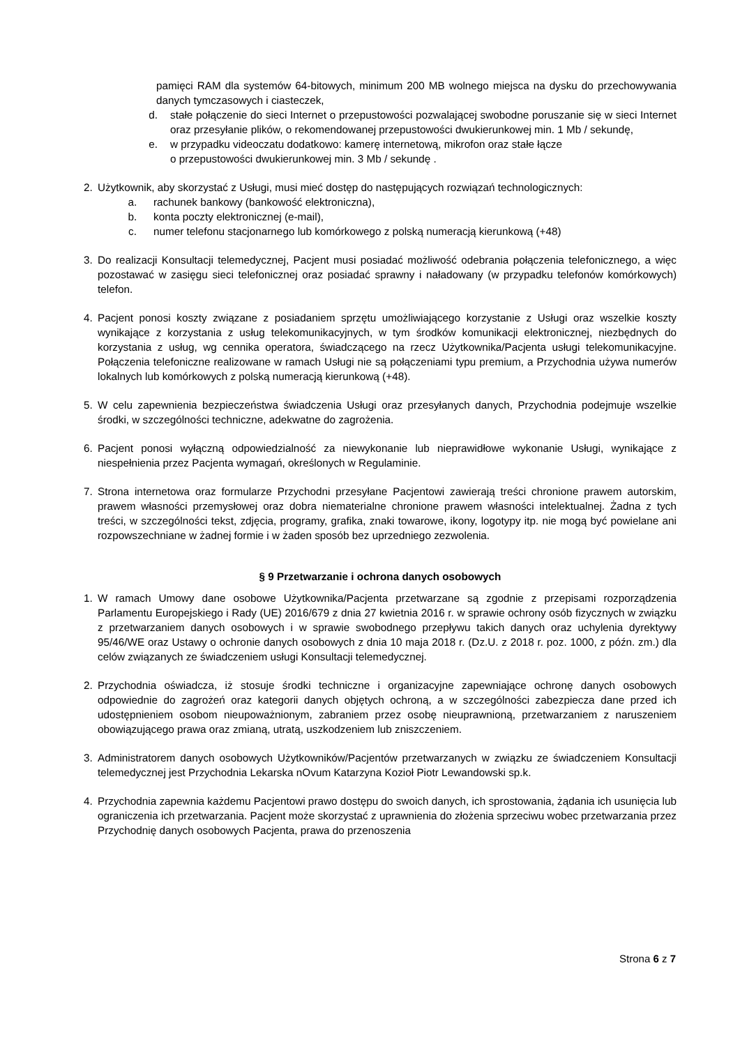pamięci RAM dla systemów 64-bitowych, minimum 200 MB wolnego miejsca na dysku do przechowywania danych tymczasowych i ciasteczek,
d. stałe połączenie do sieci Internet o przepustowości pozwalającej swobodne poruszanie się w sieci Internet oraz przesyłanie plików, o rekomendowanej przepustowości dwukierunkowej min. 1 Mb / sekundę,
e. w przypadku videoczatu dodatkowo: kamerę internetową, mikrofon oraz stałe łącze
o przepustowości dwukierunkowej min. 3 Mb / sekundę .
2. Użytkownik, aby skorzystać z Usługi, musi mieć dostęp do następujących rozwiązań technologicznych:
a. rachunek bankowy (bankowość elektroniczna),
b. konta poczty elektronicznej (e-mail),
c. numer telefonu stacjonarnego lub komórkowego z polską numeracją kierunkową (+48)
3. Do realizacji Konsultacji telemedycznej, Pacjent musi posiadać możliwość odebrania połączenia telefonicznego, a więc pozostawać w zasięgu sieci telefonicznej oraz posiadać sprawny i naładowany (w przypadku telefonów komórkowych) telefon.
4. Pacjent ponosi koszty związane z posiadaniem sprzętu umożliwiającego korzystanie z Usługi oraz wszelkie koszty wynikające z korzystania z usług telekomunikacyjnych, w tym środków komunikacji elektronicznej, niezbędnych do korzystania z usług, wg cennika operatora, świadczącego na rzecz Użytkownika/Pacjenta usługi telekomunikacyjne. Połączenia telefoniczne realizowane w ramach Usługi nie są połączeniami typu premium, a Przychodnia używa numerów lokalnych lub komórkowych z polską numeracją kierunkową (+48).
5. W celu zapewnienia bezpieczeństwa świadczenia Usługi oraz przesyłanych danych, Przychodnia podejmuje wszelkie środki, w szczególności techniczne, adekwatne do zagrożenia.
6. Pacjent ponosi wyłączną odpowiedzialność za niewykonanie lub nieprawidłowe wykonanie Usługi, wynikające z niespełnienia przez Pacjenta wymagań, określonych w Regulaminie.
7. Strona internetowa oraz formularze Przychodni przesyłane Pacjentowi zawierają treści chronione prawem autorskim, prawem własności przemysłowej oraz dobra niematerialne chronione prawem własności intelektualnej. Żadna z tych treści, w szczególności tekst, zdjęcia, programy, grafika, znaki towarowe, ikony, logotypy itp. nie mogą być powielane ani rozpowszechniane w żadnej formie i w żaden sposób bez uprzedniego zezwolenia.
§ 9 Przetwarzanie i ochrona danych osobowych
1. W ramach Umowy dane osobowe Użytkownika/Pacjenta przetwarzane są zgodnie z przepisami rozporządzenia Parlamentu Europejskiego i Rady (UE) 2016/679 z dnia 27 kwietnia 2016 r. w sprawie ochrony osób fizycznych w związku z przetwarzaniem danych osobowych i w sprawie swobodnego przepływu takich danych oraz uchylenia dyrektywy 95/46/WE oraz Ustawy o ochronie danych osobowych z dnia 10 maja 2018 r. (Dz.U. z 2018 r. poz. 1000, z późn. zm.) dla celów związanych ze świadczeniem usługi Konsultacji telemedycznej.
2. Przychodnia oświadcza, iż stosuje środki techniczne i organizacyjne zapewniające ochronę danych osobowych odpowiednie do zagrożeń oraz kategorii danych objętych ochroną, a w szczególności zabezpiecza dane przed ich udostępnieniem osobom nieupoważnionym, zabraniem przez osobę nieuprawnioną, przetwarzaniem z naruszeniem obowiązującego prawa oraz zmianą, utratą, uszkodzeniem lub zniszczeniem.
3. Administratorem danych osobowych Użytkowników/Pacjentów przetwarzanych w związku ze świadczeniem Konsultacji telemedycznej jest Przychodnia Lekarska nOvum Katarzyna Kozioł Piotr Lewandowski sp.k.
4. Przychodnia zapewnia każdemu Pacjentowi prawo dostępu do swoich danych, ich sprostowania, żądania ich usunięcia lub ograniczenia ich przetwarzania. Pacjent może skorzystać z uprawnienia do złożenia sprzeciwu wobec przetwarzania przez Przychodnię danych osobowych Pacjenta, prawa do przenoszenia
Strona 6 z 7